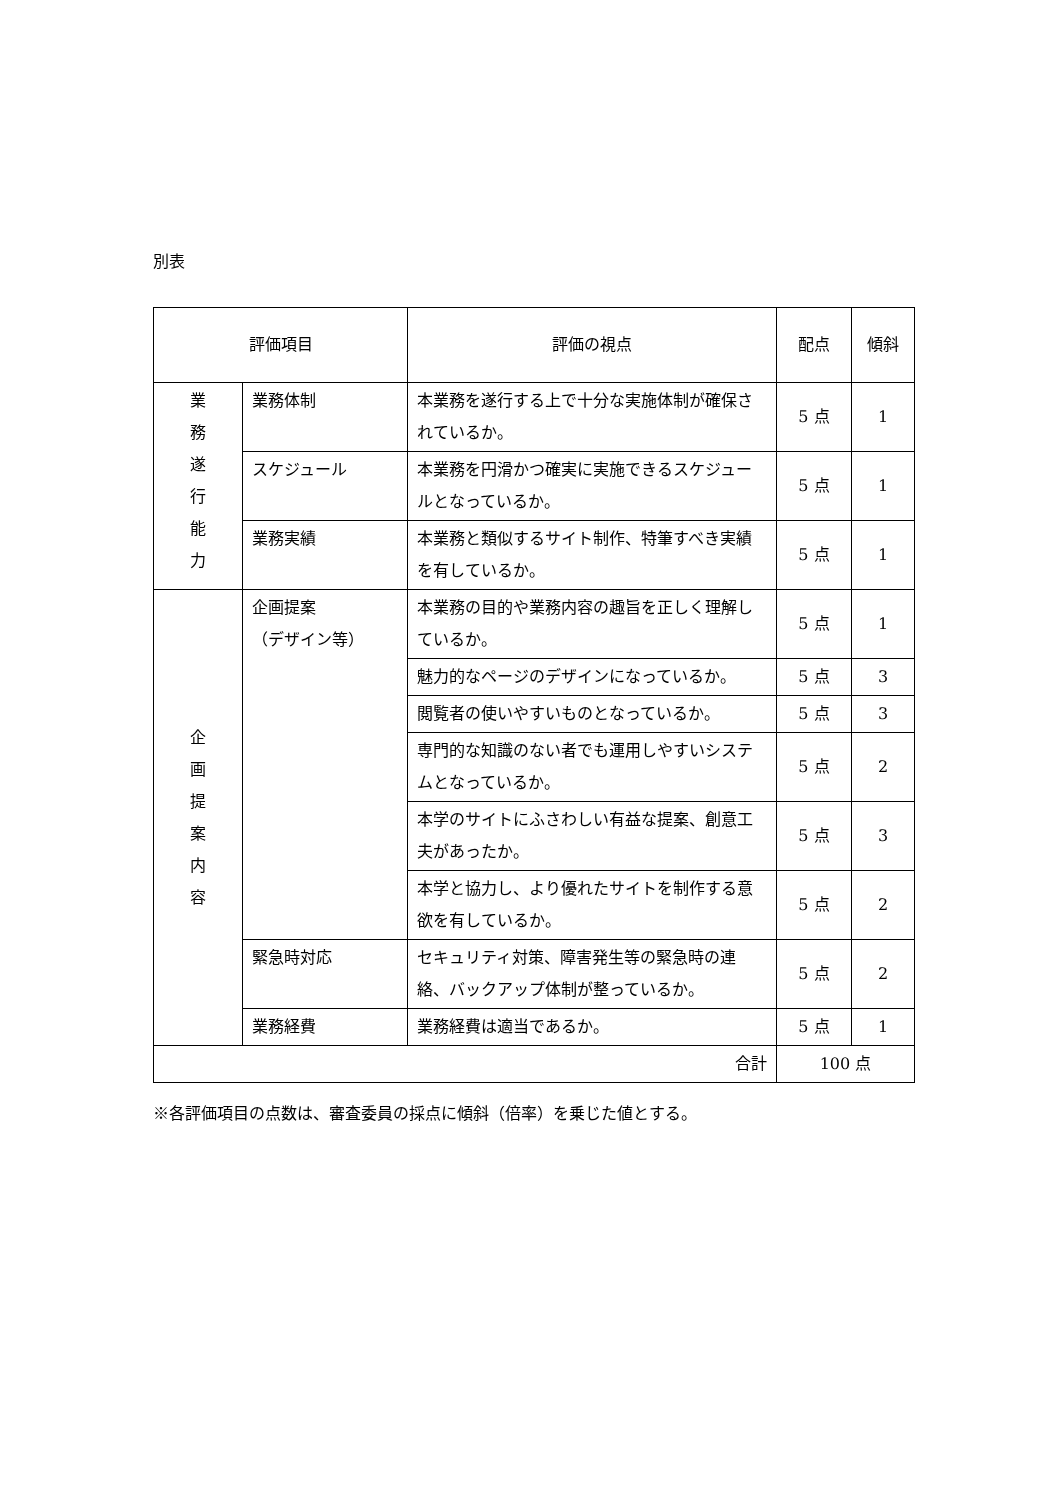別表
| 評価項目 | | 評価の視点 | 配点 | 傾斜 |
| --- | --- | --- | --- | --- |
| 業 務 遂 行 能 力 | 業務体制 | 本業務を遂行する上で十分な実施体制が確保されているか。 | 5 点 | 1 |
| | スケジュール | 本業務を円滑かつ確実に実施できるスケジュールとなっているか。 | 5 点 | 1 |
| | 業務実績 | 本業務と類似するサイト制作、特筆すべき実績を有しているか。 | 5 点 | 1 |
| 企 画 提 案 内 容 | 企画提案 （デザイン等） | 本業務の目的や業務内容の趣旨を正しく理解しているか。 | 5 点 | 1 |
| | | 魅力的なページのデザインになっているか。 | 5 点 | 3 |
| | | 閲覧者の使いやすいものとなっているか。 | 5 点 | 3 |
| | | 専門的な知識のない者でも運用しやすいシステムとなっているか。 | 5 点 | 2 |
| | | 本学のサイトにふさわしい有益な提案、創意工夫があったか。 | 5 点 | 3 |
| | | 本学と協力し、より優れたサイトを制作する意欲を有しているか。 | 5 点 | 2 |
| | 緊急時対応 | セキュリティ対策、障害発生等の緊急時の連絡、バックアップ体制が整っているか。 | 5 点 | 2 |
| | 業務経費 | 業務経費は適当であるか。 | 5 点 | 1 |
| 合計 | | | 100 点 | |
※各評価項目の点数は、審査委員の採点に傾斜（倍率）を乗じた値とする。